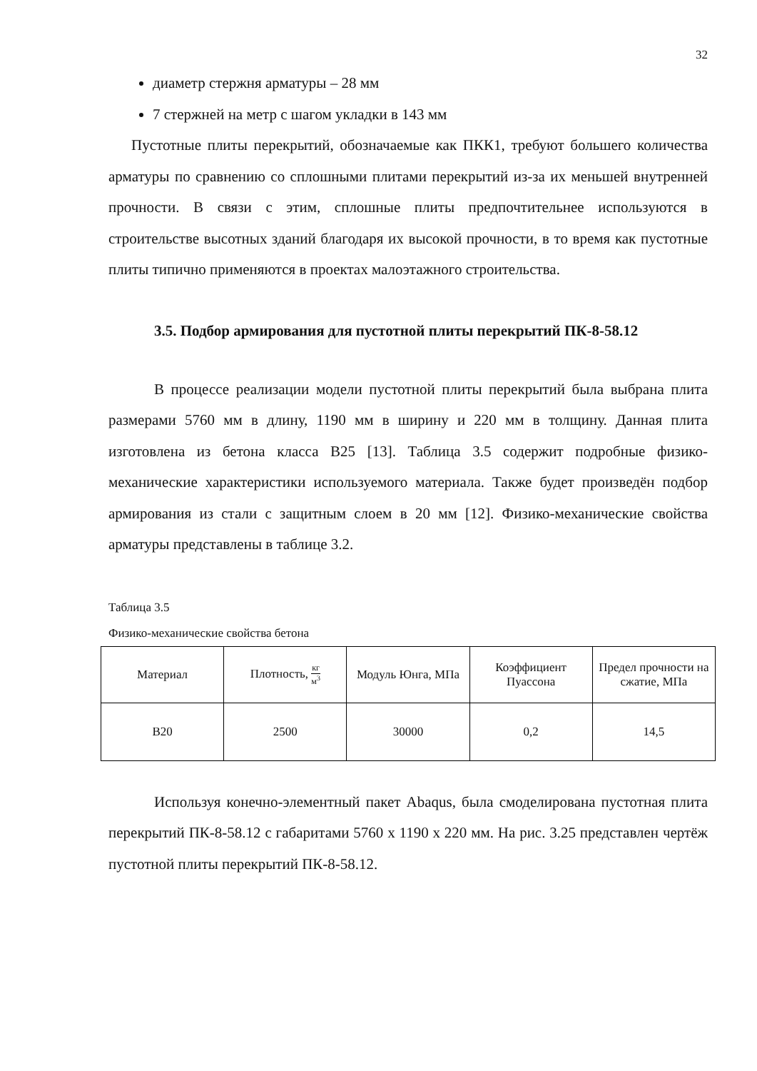32
диаметр стержня арматуры – 28 мм
7 стержней на метр с шагом укладки в 143 мм
Пустотные плиты перекрытий, обозначаемые как ПКК1, требуют большего количества арматуры по сравнению со сплошными плитами перекрытий из-за их меньшей внутренней прочности. В связи с этим, сплошные плиты предпочтительнее используются в строительстве высотных зданий благодаря их высокой прочности, в то время как пустотные плиты типично применяются в проектах малоэтажного строительства.
3.5. Подбор армирования для пустотной плиты перекрытий ПК-8-58.12
В процессе реализации модели пустотной плиты перекрытий была выбрана плита размерами 5760 мм в длину, 1190 мм в ширину и 220 мм в толщину. Данная плита изготовлена из бетона класса B25 [13]. Таблица 3.5 содержит подробные физико-механические характеристики используемого материала. Также будет произведён подбор армирования из стали с защитным слоем в 20 мм [12]. Физико-механические свойства арматуры представлены в таблице 3.2.
Таблица 3.5
Физико-механические свойства бетона
| Материал | Плотность, кг м<sup>3</sup> | Модуль Юнга, МПа | Коэффициент Пуассона | Предел прочности на сжатие, МПа |
| --- | --- | --- | --- | --- |
| B20 | 2500 | 30000 | 0,2 | 14,5 |
Используя конечно-элементный пакет Abaqus, была смоделирована пустотная плита перекрытий ПК-8-58.12 с габаритами 5760 x 1190 x 220 мм. На рис. 3.25 представлен чертёж пустотной плиты перекрытий ПК-8-58.12.